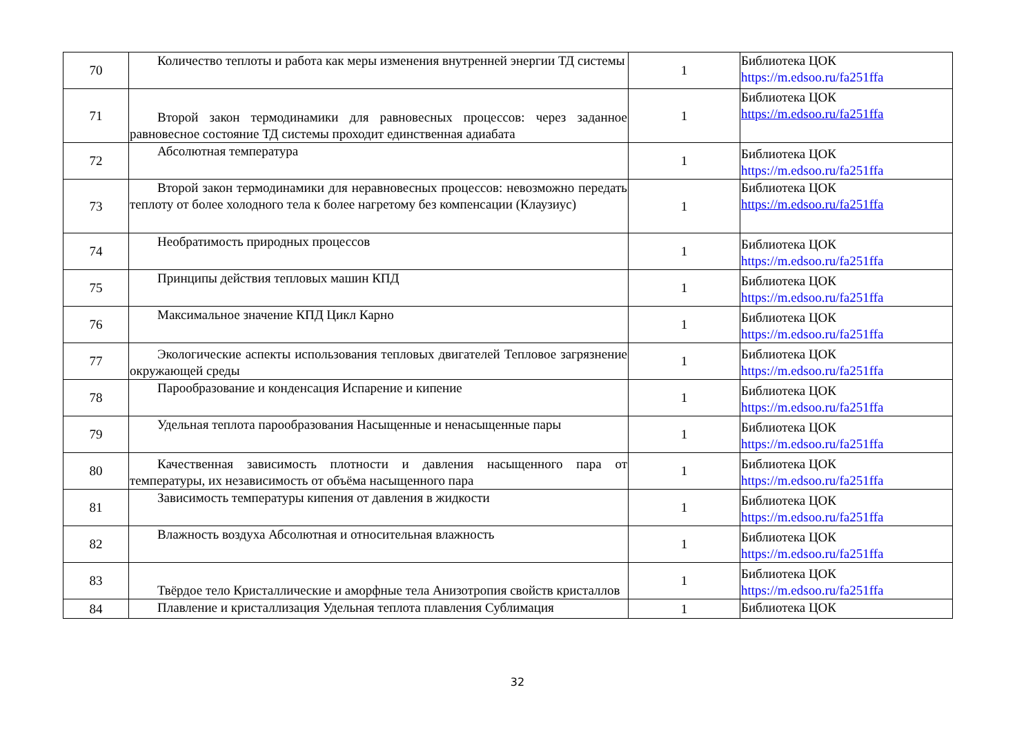| 70 | Количество теплоты и работа как меры изменения внутренней энергии ТД системы | 1 | Библиотека ЦОК https://m.edsoo.ru/fa251ffa |
| 71 | Второй закон термодинамики для равновесных процессов: через заданное равновесное состояние ТД системы проходит единственная адиабата | 1 | Библиотека ЦОК https://m.edsoo.ru/fa251ffa |
| 72 | Абсолютная температура | 1 | Библиотека ЦОК https://m.edsoo.ru/fa251ffa |
| 73 | Второй закон термодинамики для неравновесных процессов: невозможно передать теплоту от более холодного тела к более нагретому без компенсации (Клаузиус) | 1 | Библиотека ЦОК https://m.edsoo.ru/fa251ffa |
| 74 | Необратимость природных процессов | 1 | Библиотека ЦОК https://m.edsoo.ru/fa251ffa |
| 75 | Принципы действия тепловых машин КПД | 1 | Библиотека ЦОК https://m.edsoo.ru/fa251ffa |
| 76 | Максимальное значение КПД Цикл Карно | 1 | Библиотека ЦОК https://m.edsoo.ru/fa251ffa |
| 77 | Экологические аспекты использования тепловых двигателей Тепловое загрязнение окружающей среды | 1 | Библиотека ЦОК https://m.edsoo.ru/fa251ffa |
| 78 | Парообразование и конденсация Испарение и кипение | 1 | Библиотека ЦОК https://m.edsoo.ru/fa251ffa |
| 79 | Удельная теплота парообразования Насыщенные и ненасыщенные пары | 1 | Библиотека ЦОК https://m.edsoo.ru/fa251ffa |
| 80 | Качественная зависимость плотности и давления насыщенного пара от температуры, их независимость от объёма насыщенного пара | 1 | Библиотека ЦОК https://m.edsoo.ru/fa251ffa |
| 81 | Зависимость температуры кипения от давления в жидкости | 1 | Библиотека ЦОК https://m.edsoo.ru/fa251ffa |
| 82 | Влажность воздуха Абсолютная и относительная влажность | 1 | Библиотека ЦОК https://m.edsoo.ru/fa251ffa |
| 83 | Твёрдое тело Кристаллические и аморфные тела Анизотропия свойств кристаллов | 1 | Библиотека ЦОК https://m.edsoo.ru/fa251ffa |
| 84 | Плавление и кристаллизация Удельная теплота плавления Сублимация | 1 | Библиотека ЦОК |
32